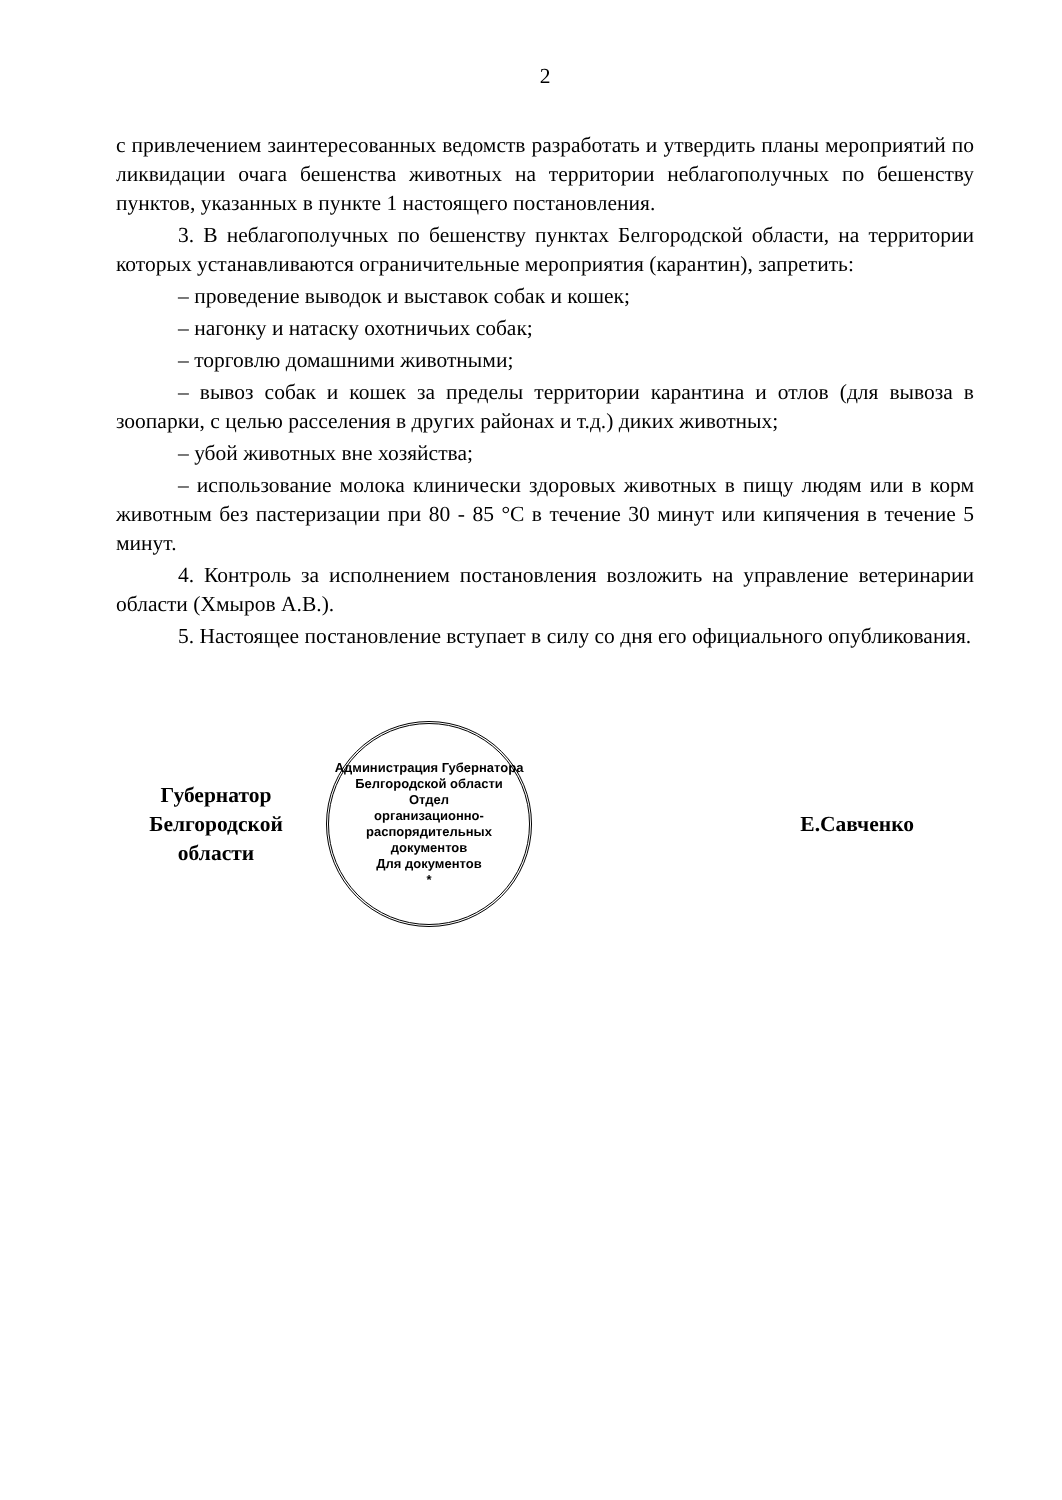2
с привлечением заинтересованных ведомств разработать и утвердить планы мероприятий по ликвидации очага бешенства животных на территории неблагополучных по бешенству пунктов, указанных в пункте 1 настоящего постановления.
3. В неблагополучных по бешенству пунктах Белгородской области, на территории которых устанавливаются ограничительные мероприятия (карантин), запретить:
– проведение выводок и выставок собак и кошек;
– нагонку и натаску охотничьих собак;
– торговлю домашними животными;
– вывоз собак и кошек за пределы территории карантина и отлов (для вывоза в зоопарки, с целью расселения в других районах и т.д.) диких животных;
– убой животных вне хозяйства;
– использование молока клинически здоровых животных в пищу людям или в корм животным без пастеризации при 80 - 85 °С в течение 30 минут или кипячения в течение 5 минут.
4. Контроль за исполнением постановления возложить на управление ветеринарии области (Хмыров А.В.).
5. Настоящее постановление вступает в силу со дня его официального опубликования.
Губернатор
Белгородской области
Администрация Губернатора Белгородской области
Отдел
организационно-
распорядительных
документов
Для документов
*
Е.Савченко